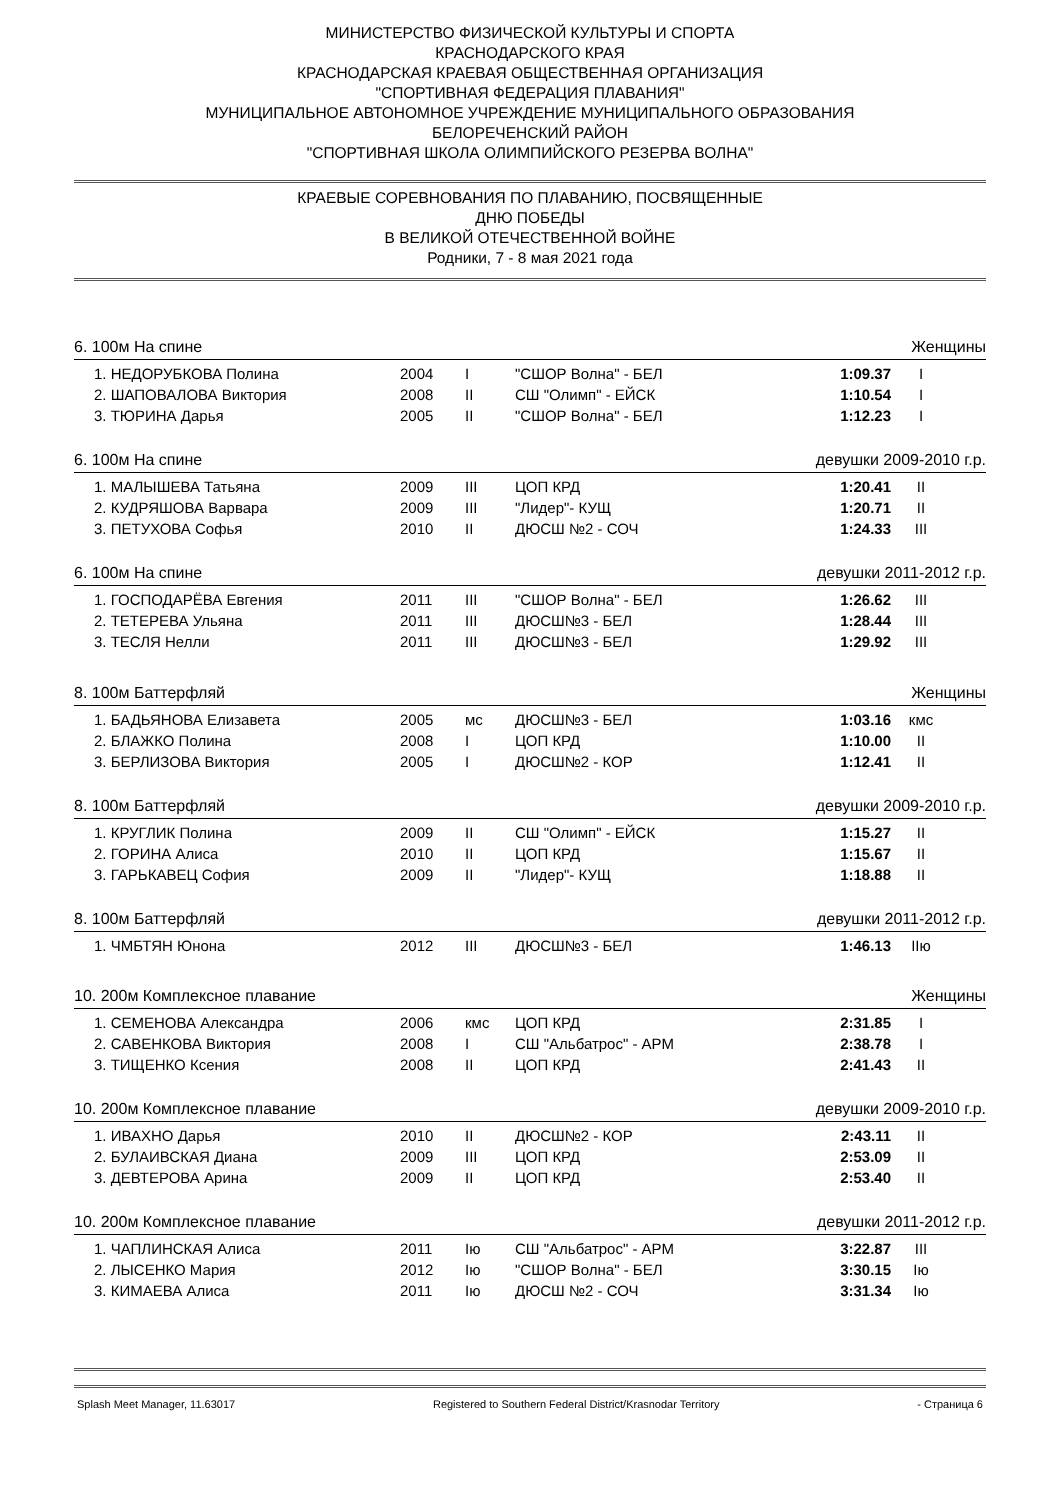МИНИСТЕРСТВО ФИЗИЧЕСКОЙ КУЛЬТУРЫ И СПОРТА
КРАСНОДАРСКОГО КРАЯ
КРАСНОДАРСКАЯ КРАЕВАЯ ОБЩЕСТВЕННАЯ ОРГАНИЗАЦИЯ
"СПОРТИВНАЯ ФЕДЕРАЦИЯ ПЛАВАНИЯ"
МУНИЦИПАЛЬНОЕ АВТОНОМНОЕ УЧРЕЖДЕНИЕ МУНИЦИПАЛЬНОГО ОБРАЗОВАНИЯ
БЕЛОРЕЧЕНСКИЙ РАЙОН
"СПОРТИВНАЯ ШКОЛА ОЛИМПИЙСКОГО РЕЗЕРВА ВОЛНА"
КРАЕВЫЕ СОРЕВНОВАНИЯ ПО ПЛАВАНИЮ, ПОСВЯЩЕННЫЕ
ДНЮ ПОБЕДЫ
В ВЕЛИКОЙ ОТЕЧЕСТВЕННОЙ ВОЙНЕ
Родники, 7 - 8 мая 2021 года
6. 100м На спине Женщины
| 1. НЕДОРУБКОВА Полина | 2004 | I | "СШОР Волна" - БЕЛ | 1:09.37 | I |
| 2. ШАПОВАЛОВА Виктория | 2008 | II | СШ "Олимп" - ЕЙСК | 1:10.54 | I |
| 3. ТЮРИНА Дарья | 2005 | II | "СШОР Волна" - БЕЛ | 1:12.23 | I |
6. 100м На спине девушки 2009-2010 г.р.
| 1. МАЛЫШЕВА Татьяна | 2009 | III | ЦОП КРД | 1:20.41 | II |
| 2. КУДРЯШОВА Варвара | 2009 | III | "Лидер"- КУЩ | 1:20.71 | II |
| 3. ПЕТУХОВА Софья | 2010 | II | ДЮСШ №2 - СОЧ | 1:24.33 | III |
6. 100м На спине девушки 2011-2012 г.р.
| 1. ГОСПОДАРЁВА Евгения | 2011 | III | "СШОР Волна" - БЕЛ | 1:26.62 | III |
| 2. ТЕТЕРЕВА Ульяна | 2011 | III | ДЮСШ№3 - БЕЛ | 1:28.44 | III |
| 3. ТЕСЛЯ Нелли | 2011 | III | ДЮСШ№3 - БЕЛ | 1:29.92 | III |
8. 100м Баттерфляй Женщины
| 1. БАДЬЯНОВА Елизавета | 2005 | мс | ДЮСШ№3 - БЕЛ | 1:03.16 | кмс |
| 2. БЛАЖКО Полина | 2008 | I | ЦОП КРД | 1:10.00 | II |
| 3. БЕРЛИЗОВА Виктория | 2005 | I | ДЮСШ№2 - КОР | 1:12.41 | II |
8. 100м Баттерфляй девушки 2009-2010 г.р.
| 1. КРУГЛИК Полина | 2009 | II | СШ "Олимп" - ЕЙСК | 1:15.27 | II |
| 2. ГОРИНА Алиса | 2010 | II | ЦОП КРД | 1:15.67 | II |
| 3. ГАРЬКАВЕЦ София | 2009 | II | "Лидер"- КУЩ | 1:18.88 | II |
8. 100м Баттерфляй девушки 2011-2012 г.р.
| 1. ЧМБТЯН Юнона | 2012 | III | ДЮСШ№3 - БЕЛ | 1:46.13 | IIю |
10. 200м Комплексное плавание Женщины
| 1. СЕМЕНОВА Александра | 2006 | кмс | ЦОП КРД | 2:31.85 | I |
| 2. САВЕНКОВА Виктория | 2008 | I | СШ "Альбатрос" - АРМ | 2:38.78 | I |
| 3. ТИЩЕНКО Ксения | 2008 | II | ЦОП КРД | 2:41.43 | II |
10. 200м Комплексное плавание девушки 2009-2010 г.р.
| 1. ИВАХНО Дарья | 2010 | II | ДЮСШ№2 - КОР | 2:43.11 | II |
| 2. БУЛАИВСКАЯ Диана | 2009 | III | ЦОП КРД | 2:53.09 | II |
| 3. ДЕВТЕРОВА Арина | 2009 | II | ЦОП КРД | 2:53.40 | II |
10. 200м Комплексное плавание девушки 2011-2012 г.р.
| 1. ЧАПЛИНСКАЯ Алиса | 2011 | Iю | СШ "Альбатрос" - АРМ | 3:22.87 | III |
| 2. ЛЫСЕНКО Мария | 2012 | Iю | "СШОР Волна" - БЕЛ | 3:30.15 | Iю |
| 3. КИМАЕВА Алиса | 2011 | Iю | ДЮСШ №2 - СОЧ | 3:31.34 | Iю |
Splash Meet Manager, 11.63017 Registered to Southern Federal District/Krasnodar Territory - Страница 6